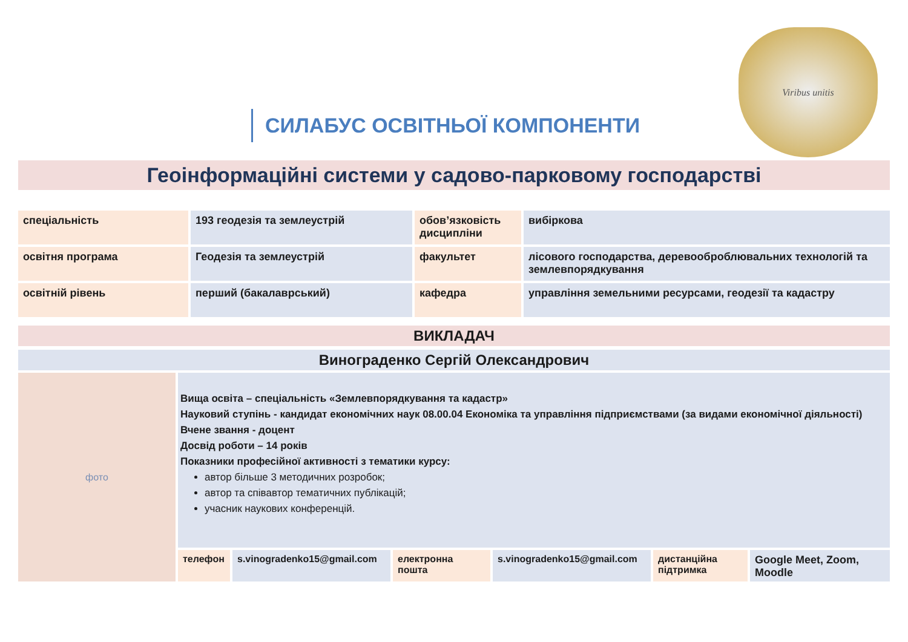СИЛАБУС ОСВІТНЬОЇ КОМПОНЕНТИ
Viribus unitis
Геоінформаційні системи у садово-парковому господарстві
| спеціальність | 193 геодезія та землеустрій | обов’язковість дисципліни | вибіркова |
| освітня програма | Геодезія та землеустрій | факультет | лісового господарства, деревооброблювальних технологій та землевпорядкування |
| освітній рівень | перший (бакалаврський) | кафедра | управління земельними ресурсами, геодезії та кадастру |
ВИКЛАДАЧ
Винограденко Сергій Олександрович
фото
Вища освіта – спеціальність «Землевпорядкування та кадастр»
Науковий ступінь - кандидат економічних наук 08.00.04 Економіка та управління підприємствами (за видами економічної діяльності)
Вчене звання - доцент
Досвід роботи – 14 років
Показники професійної активності з тематики курсу:
автор більше 3 методичних розробок;
автор та співавтор тематичних публікацій;
учасник наукових конференцій.
телефон s.vinogradenko15@gmail.com
електронна пошта
s.vinogradenko15@gmail.com
дистанційна підтримка
Google Meet, Zoom, Moodle